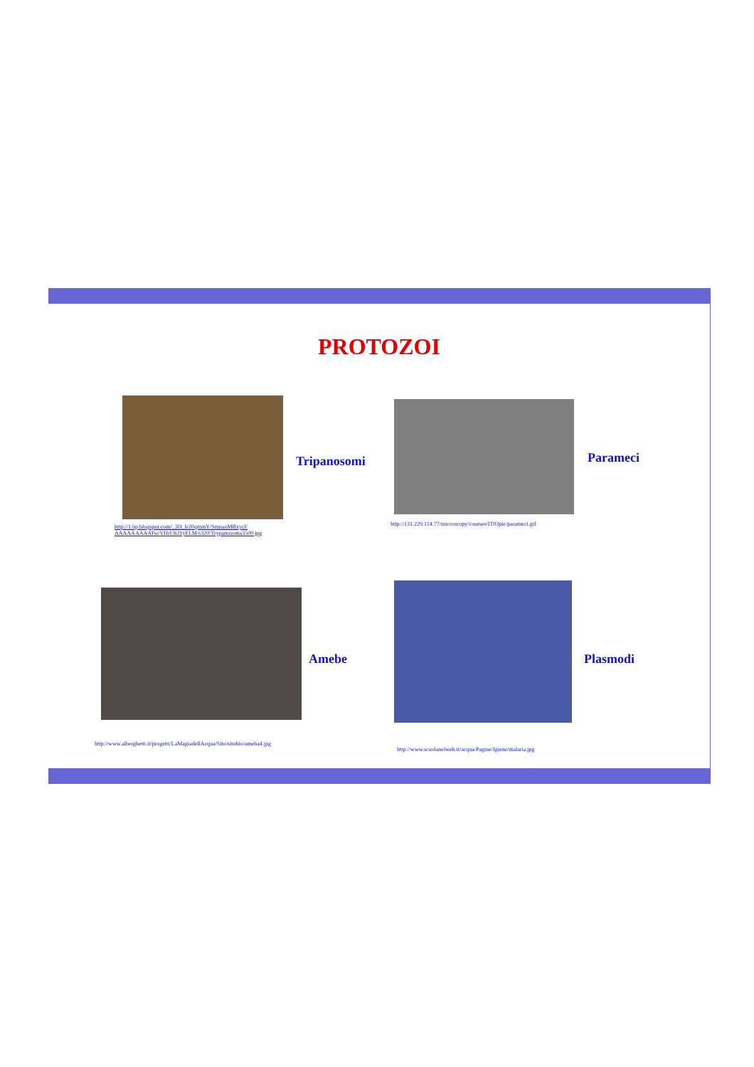PROTOZOI
Tripanosomi
http://1.bp.blogspot.com/_3D_Ir20qmmY/SmnaoMBxycI/
AAAAAAAAATw/VHrUh31yFLM/s320/Trypanosoma3500.jpg
Parameci
http://131.229.114.77/microscopy/courses/IT03pic/parameci.gif
Amebe
http://www.alberghetti.it/progetti/LaMagiadellAcqua/Sito/sitobio/ameba4.jpg
Plasmodi
http://www.scuolanelweb.it/acqua/Pagine/Igiene/malaria.jpg